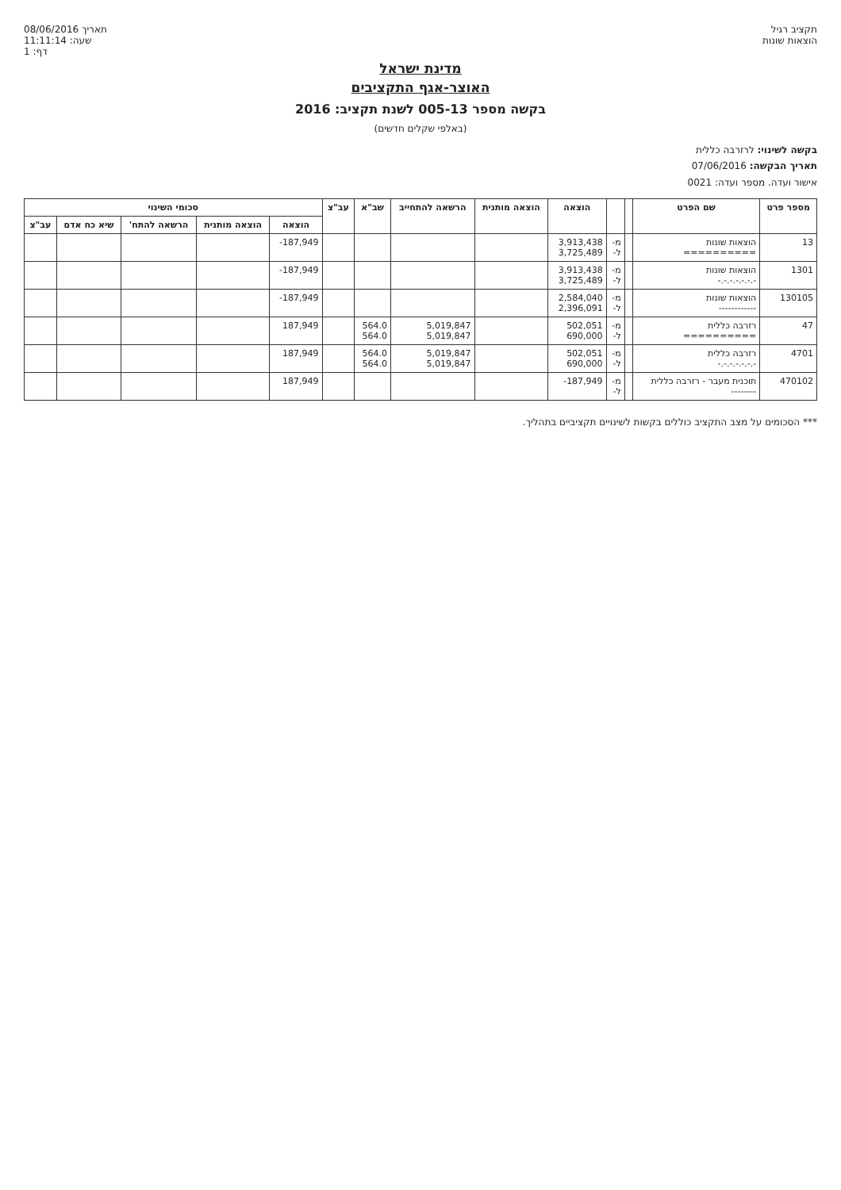תקציב רגיל
הוצאות שונות
08/06/2016 תאריך
11:11:14 :שעה
1 :דף
מדינת ישראל
האוצר-אגף התקציבים
בקשה מספר 005-13 לשנת תקציב: 2016
(באלפי שקלים חדשים)
בקשה לשינוי: לרזרבה כללית
תאריך הבקשה: 07/06/2016
אישור ועדה. מספר ועדה: 0021
| מספר פרט | שם הפרט | | | הוצאה | הוצאה מותנית | הרשאה להתחייב | שב"א | עב"צ | סכומי השינוי | | | | |
| --- | --- | --- | --- | --- | --- | --- | --- | --- | --- | --- | --- | --- | --- |
| | | | | | | | | | הוצאה | הוצאה מותנית | הרשאה להתח' | שיא כח אדם | עב"צ |
| 13 | הוצאות שונות ========== | | מ- ל- | 3,913,438 3,725,489 | | | | | -187,949 | | | | |
| 1301 | הוצאות שונות -.-.-.-.-.-.- | | מ- ל- | 3,913,438 3,725,489 | | | | | -187,949 | | | | |
| 130105 | הוצאות שונות ------------ | | מ- ל- | 2,584,040 2,396,091 | | | | | -187,949 | | | | |
| 47 | רזרבה כללית ========== | | מ- ל- | 502,051 690,000 | | 5,019,847 5,019,847 | 564.0 564.0 | | 187,949 | | | | |
| 4701 | רזרבה כללית -.-.-.-.-.-.- | | מ- ל- | 502,051 690,000 | | 5,019,847 5,019,847 | 564.0 564.0 | | 187,949 | | | | |
| 470102 | תוכנית מעבר - רזרבה כללית -------- | | מ- ל- | -187,949 | | | | | 187,949 | | | | |
*** הסכומים על מצב התקציב כוללים בקשות לשינויים תקציביים בתהליך.